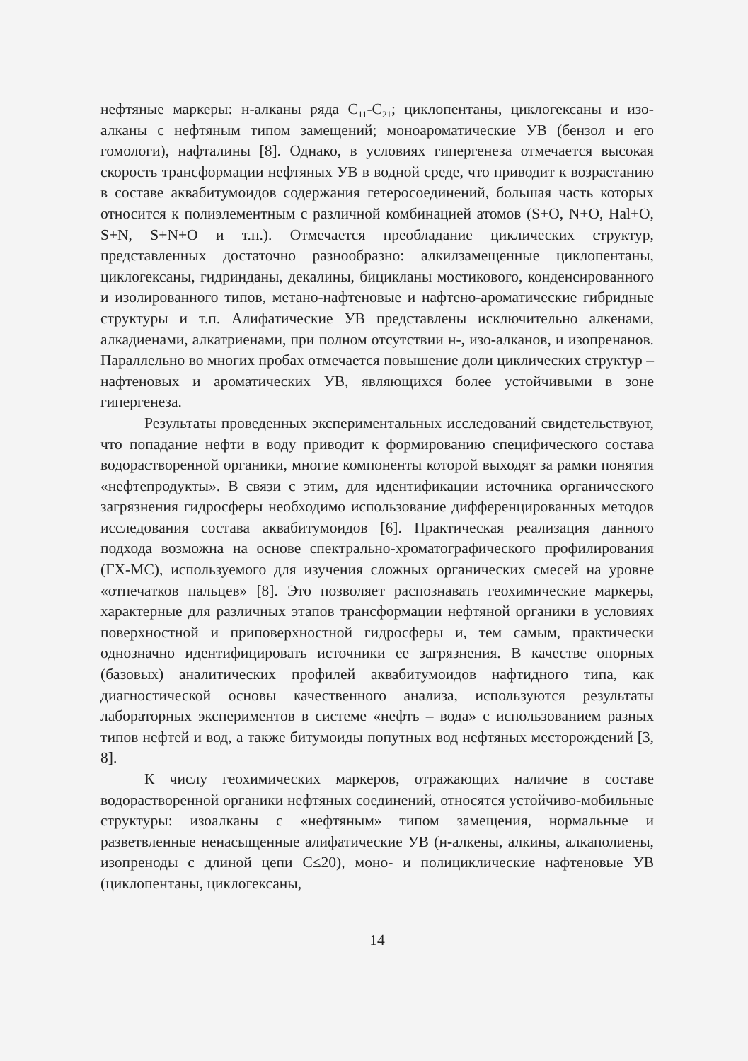нефтяные маркеры: н-алканы ряда C<sub>11</sub>-C<sub>21</sub>; циклопентаны, циклогексаны и изо-алканы с нефтяным типом замещений; моноароматические УВ (бензол и его гомологи), нафталины [8]. Однако, в условиях гипергенеза отмечается высокая скорость трансформации нефтяных УВ в водной среде, что приводит к возрастанию в составе аквабитумоидов содержания гетеросоединений, большая часть которых относится к полиэлементным с различной комбинацией атомов (S+O, N+O, Hal+O, S+N, S+N+O и т.п.). Отмечается преобладание циклических структур, представленных достаточно разнообразно: алкилзамещенные циклопентаны, циклогексаны, гидринданы, декалины, бицикланы мостикового, конденсированного и изолированного типов, метано-нафтеновые и нафтено-ароматические гибридные структуры и т.п. Алифатические УВ представлены исключительно алкенами, алкадиенами, алкатриенами, при полном отсутствии н-, изо-алканов, и изопренанов. Параллельно во многих пробах отмечается повышение доли циклических структур – нафтеновых и ароматических УВ, являющихся более устойчивыми в зоне гипергенеза.
Результаты проведенных экспериментальных исследований свидетельствуют, что попадание нефти в воду приводит к формированию специфического состава водорастворенной органики, многие компоненты которой выходят за рамки понятия «нефтепродукты». В связи с этим, для идентификации источника органического загрязнения гидросферы необходимо использование дифференцированных методов исследования состава аквабитумоидов [6]. Практическая реализация данного подхода возможна на основе спектрально-хроматографического профилирования (ГХ-МС), используемого для изучения сложных органических смесей на уровне «отпечатков пальцев» [8]. Это позволяет распознавать геохимические маркеры, характерные для различных этапов трансформации нефтяной органики в условиях поверхностной и приповерхностной гидросферы и, тем самым, практически однозначно идентифицировать источники ее загрязнения. В качестве опорных (базовых) аналитических профилей аквабитумоидов нафтидного типа, как диагностической основы качественного анализа, используются результаты лабораторных экспериментов в системе «нефть – вода» с использованием разных типов нефтей и вод, а также битумоиды попутных вод нефтяных месторождений [3, 8].
К числу геохимических маркеров, отражающих наличие в составе водорастворенной органики нефтяных соединений, относятся устойчиво-мобильные структуры: изоалканы с «нефтяным» типом замещения, нормальные и разветвленные ненасыщенные алифатические УВ (н-алкены, алкины, алкаполиены, изопреноды с длиной цепи C≤20), моно- и полициклические нафтеновые УВ (циклопентаны, циклогексаны,
14